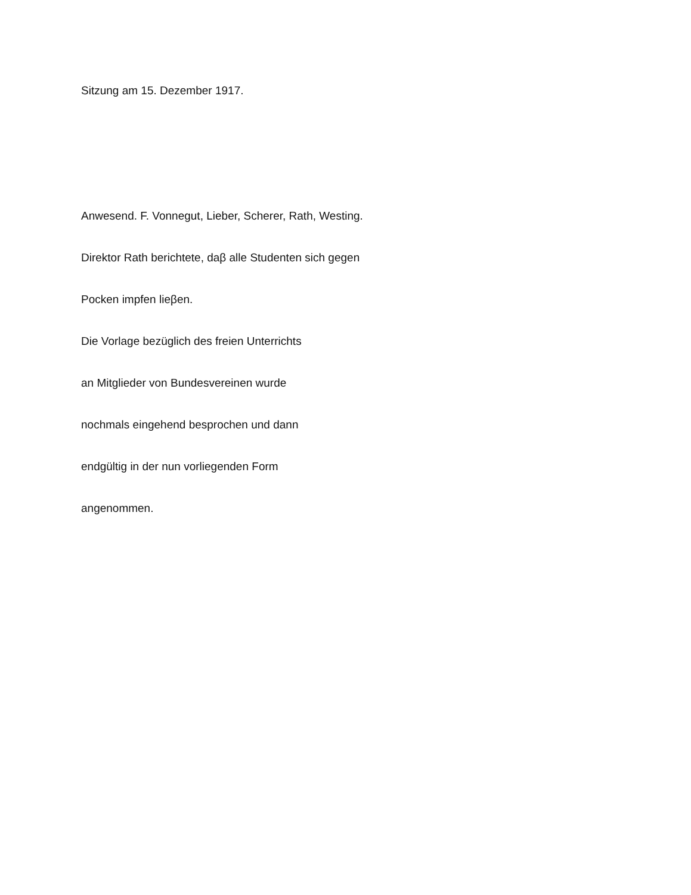Sitzung am 15. Dezember 1917.
Anwesend. F. Vonnegut, Lieber, Scherer, Rath, Westing.
Direktor Rath berichtete, daβ alle Studenten sich gegen
Pocken impfen lieβen.
Die Vorlage bezüglich des freien Unterrichts
an Mitglieder von Bundesvereinen wurde
nochmals eingehend besprochen und dann
endgültig in der nun vorliegenden Form
angenommen.